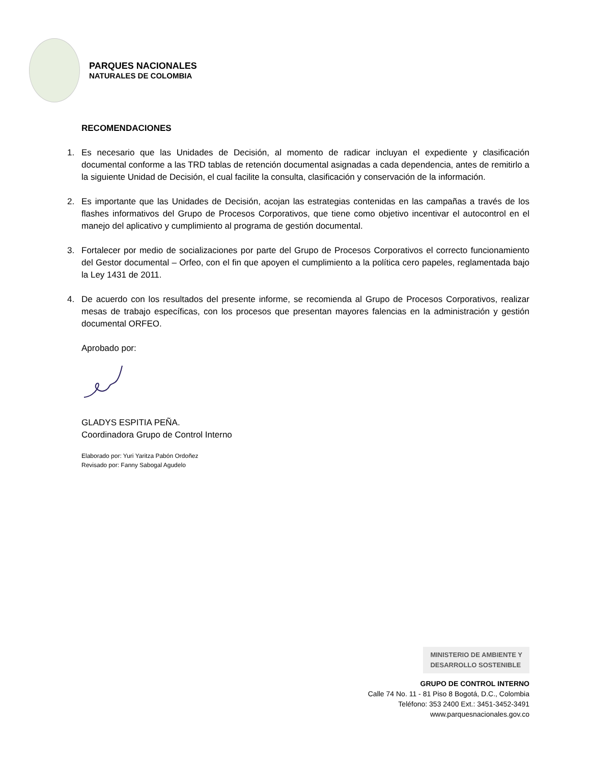PARQUES NACIONALES
NATURALES DE COLOMBIA
RECOMENDACIONES
1. Es necesario que las Unidades de Decisión, al momento de radicar incluyan el expediente y clasificación documental conforme a las TRD tablas de retención documental asignadas a cada dependencia, antes de remitirlo a la siguiente Unidad de Decisión, el cual facilite la consulta, clasificación y conservación de la información.
2. Es importante que las Unidades de Decisión, acojan las estrategias contenidas en las campañas a través de los flashes informativos del Grupo de Procesos Corporativos, que tiene como objetivo incentivar el autocontrol en el manejo del aplicativo y cumplimiento al programa de gestión documental.
3. Fortalecer por medio de socializaciones por parte del Grupo de Procesos Corporativos el correcto funcionamiento del Gestor documental – Orfeo, con el fin que apoyen el cumplimiento a la política cero papeles, reglamentada bajo la Ley 1431 de 2011.
4. De acuerdo con los resultados del presente informe, se recomienda al Grupo de Procesos Corporativos, realizar mesas de trabajo específicas, con los procesos que presentan mayores falencias en la administración y gestión documental ORFEO.
Aprobado por:
GLADYS ESPITIA PEÑA.
Coordinadora Grupo de Control Interno
Elaborado por: Yuri Yaritza Pabón Ordoñez
Revisado por: Fanny Sabogal Agudelo
MINISTERIO DE AMBIENTE Y
DESARROLLO SOSTENIBLE
GRUPO DE CONTROL INTERNO
Calle 74 No. 11 - 81 Piso 8 Bogotá, D.C., Colombia
Teléfono: 353 2400 Ext.: 3451-3452-3491
www.parquesnacionales.gov.co